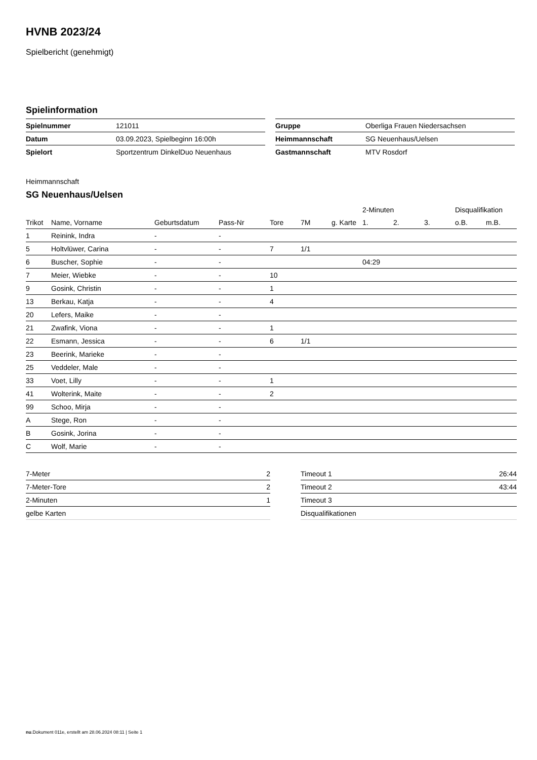HVNB 2023/24
Spielbericht (genehmigt)
Spielinformation
| Spielnummer | 121011 |
| Datum | 03.09.2023, Spielbeginn 16:00h |
| Spielort | Sportzentrum DinkelDuo Neuenhaus |
| Gruppe | Oberliga Frauen Niedersachsen |
| Heimmannschaft | SG Neuenhaus/Uelsen |
| Gastmannschaft | MTV Rosdorf |
Heimmannschaft
SG Neuenhaus/Uelsen
| | | | | | | | 2-Minuten | | | Disqualifikation | |
| --- | --- | --- | --- | --- | --- | --- | --- | --- | --- | --- | --- |
| Trikot | Name, Vorname | Geburtsdatum | Pass-Nr | Tore | 7M | g. Karte | 1. | 2. | 3. | o.B. | m.B. |
| 1 | Reinink, Indra | - | - | | | | | | | | |
| 5 | Holtvlüwer, Carina | - | - | 7 | 1/1 | | | | | | |
| 6 | Buscher, Sophie | - | - | | | | 04:29 | | | | |
| 7 | Meier, Wiebke | - | - | 10 | | | | | | | |
| 9 | Gosink, Christin | - | - | 1 | | | | | | | |
| 13 | Berkau, Katja | - | - | 4 | | | | | | | |
| 20 | Lefers, Maike | - | - | | | | | | | | |
| 21 | Zwafink, Viona | - | - | 1 | | | | | | | |
| 22 | Esmann, Jessica | - | - | 6 | 1/1 | | | | | | |
| 23 | Beerink, Marieke | - | - | | | | | | | | |
| 25 | Veddeler, Male | - | - | | | | | | | | |
| 33 | Voet, Lilly | - | - | 1 | | | | | | | |
| 41 | Wolterink, Maite | - | - | 2 | | | | | | | |
| 99 | Schoo, Mirja | - | - | | | | | | | | |
| A | Stege, Ron | - | - | | | | | | | | |
| B | Gosink, Jorina | - | - | | | | | | | | |
| C | Wolf, Marie | - | - | | | | | | | | |
| 7-Meter | 2 |
| 7-Meter-Tore | 2 |
| 2-Minuten | 1 |
| gelbe Karten | |
| Timeout 1 | 26:44 |
| Timeout 2 | 43:44 |
| Timeout 3 | |
| Disqualifikationen | |
nu.Dokument 011e, erstellt am 28.06.2024 08:11 | Seite 1